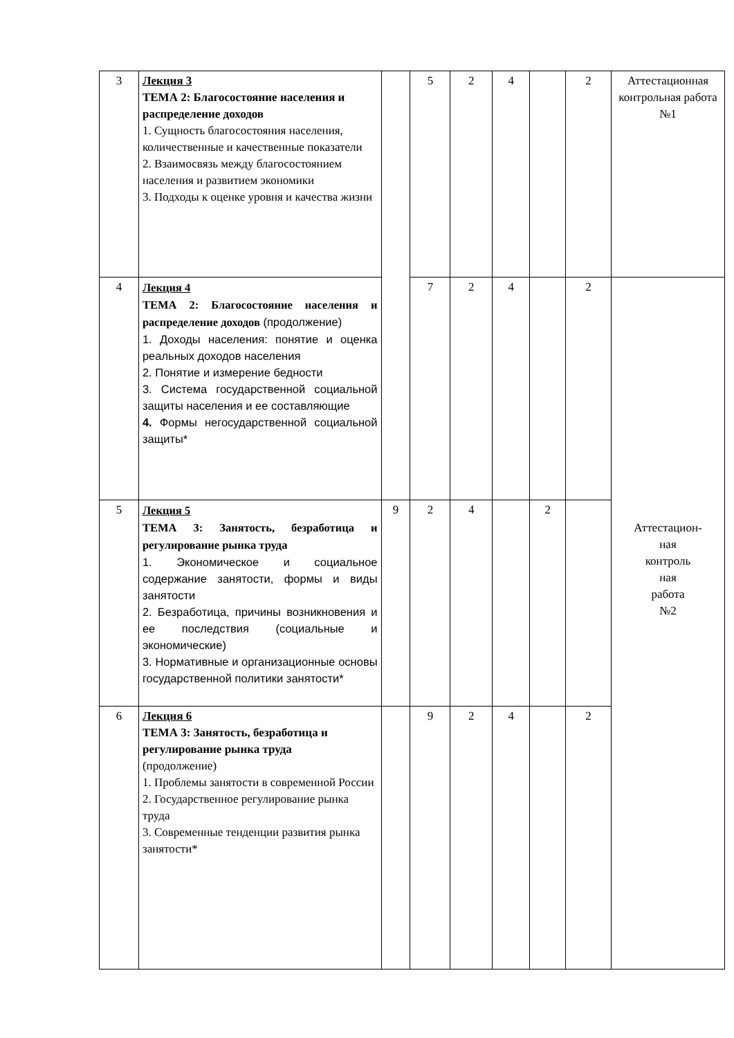| 3 | Лекция 3 ТЕМА 2: Благосостояние населения и распределение доходов 1. Сущность благосостояния населения, количественные и качественные показатели 2. Взаимосвязь между благосостоянием населения и развитием экономики 3. Подходы к оценке уровня и качества жизни | | 5 | 2 | 4 | | 2 | Аттестационная контрольная работа №1 |
| 4 | Лекция 4 ТЕМА 2: Благосостояние населения и распределение доходов (продолжение) 1. Доходы населения: понятие и оценка реальных доходов населения 2. Понятие и измерение бедности 3. Система государственной социальной защиты населения и ее составляющие 4. Формы негосударственной социальной защиты* | | 7 | 2 | 4 | | 2 | Аттестацион- ная контроль ная работа №2 |
| 5 | Лекция 5 ТЕМА 3: Занятость, безработица и регулирование рынка труда 1. Экономическое и социальное содержание занятости, формы и виды занятости 2. Безработица, причины возникновения и ее последствия (социальные и экономические) 3. Нормативные и организационные основы государственной политики занятости* | 9 | 2 | 4 | | 2 | | |
| 6 | Лекция 6 ТЕМА 3: Занятость, безработица и регулирование рынка труда (продолжение) 1. Проблемы занятости в современной России 2. Государственное регулирование рынка труда 3. Современные тенденции развития рынка занятости* | | 9 | 2 | 4 | | 2 | |